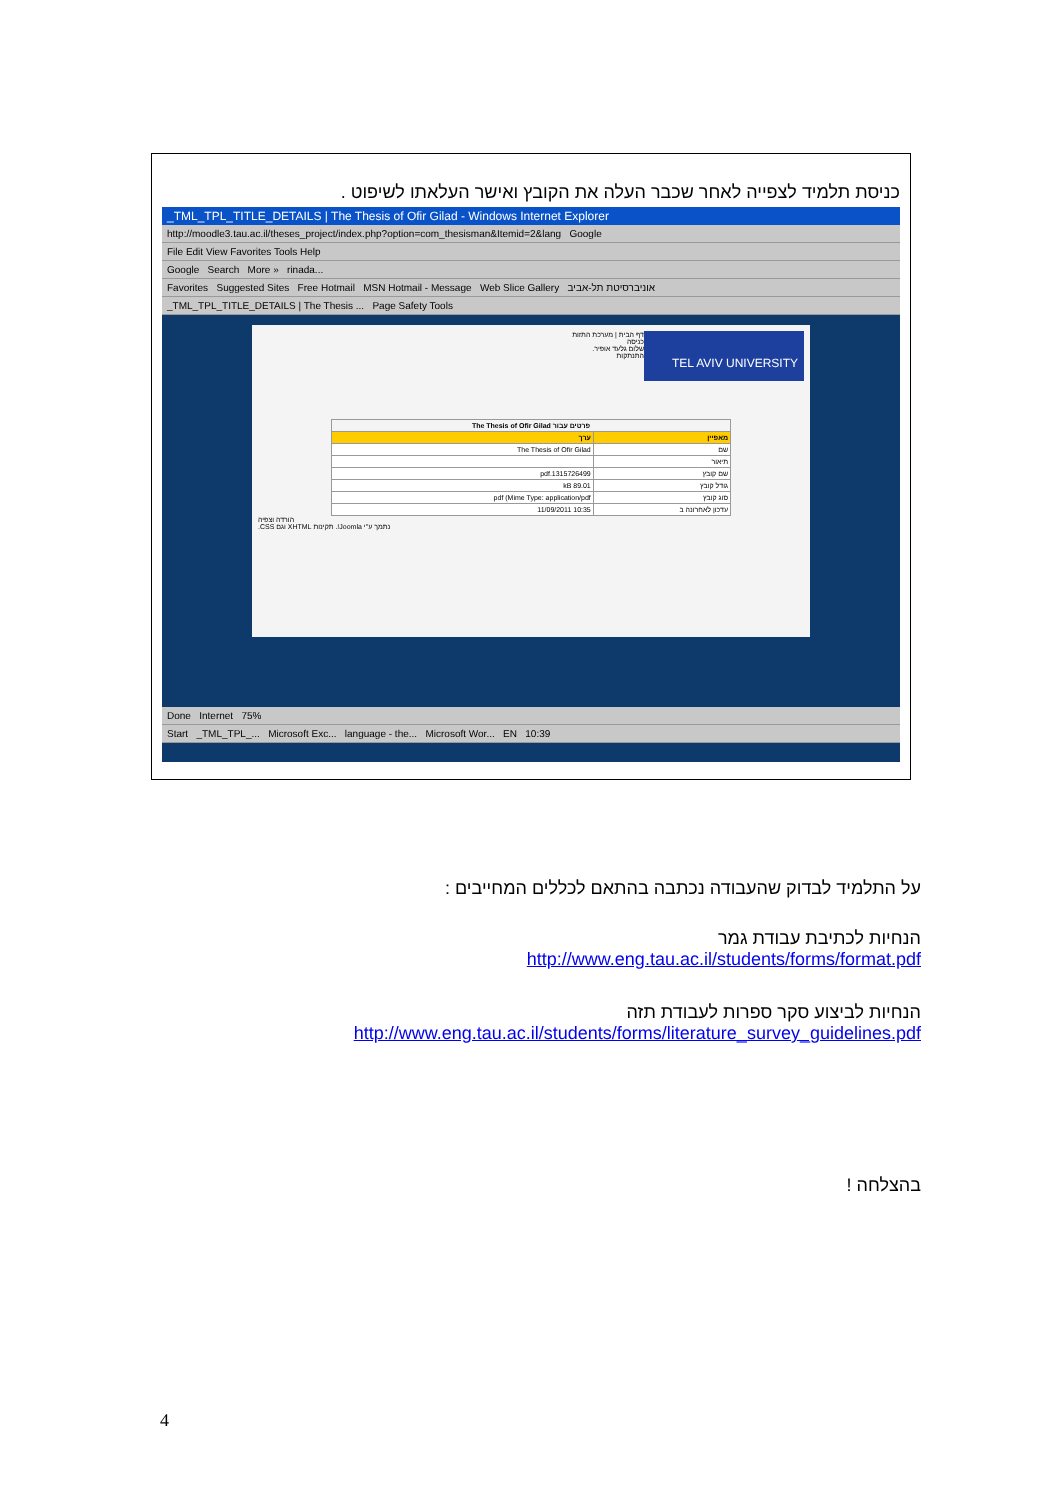כניסת תלמיד לצפייה לאחר שכבר העלה את הקובץ ואישר העלאתו לשיפוט .
_TML_TPL_TITLE_DETAILS | The Thesis of Ofir Gilad - Windows Internet Explorer
http://moodle3.tau.ac.il/theses_project/index.php?option=com_thesisman&Itemid=2&lang Google
File Edit View Favorites Tools Help
Google Search More » rinada...
Favorites Suggested Sites Free Hotmail MSN Hotmail - Message Web Slice Gallery אוניברסיטת תל-אביב
_TML_TPL_TITLE_DETAILS | The Thesis ... Page Safety Tools
TEL AVIV UNIVERSITY
דף הבית | מערכת התזות
כניסה
שלום גלעד אופיר.
התנתקות
| פרטים עבור The Thesis of Ofir Gilad | |
| --- | --- |
| מאפיין | ערך |
| שם | The Thesis of Ofir Gilad |
| תיאור | |
| שם קובץ | pdf.1315726499 |
| גודל קובץ | kB 89.01 |
| סוג קובץ | pdf (Mime Type: application/pdf |
| עדכון לאחרונה ב | 10:35 11/09/2011 |
הורדה וצפיה
נתמך ע"י Joomla!. תקינות XHTML וגם CSS.
Done Internet 75%
Start _TML_TPL_... Microsoft Exc... language - the... Microsoft Wor... EN 10:39
על התלמיד לבדוק שהעבודה נכתבה בהתאם לכללים המחייבים :
הנחיות לכתיבת עבודת גמר
http://www.eng.tau.ac.il/students/forms/format.pdf
הנחיות לביצוע סקר ספרות לעבודת תזה
http://www.eng.tau.ac.il/students/forms/literature_survey_guidelines.pdf
בהצלחה !
4